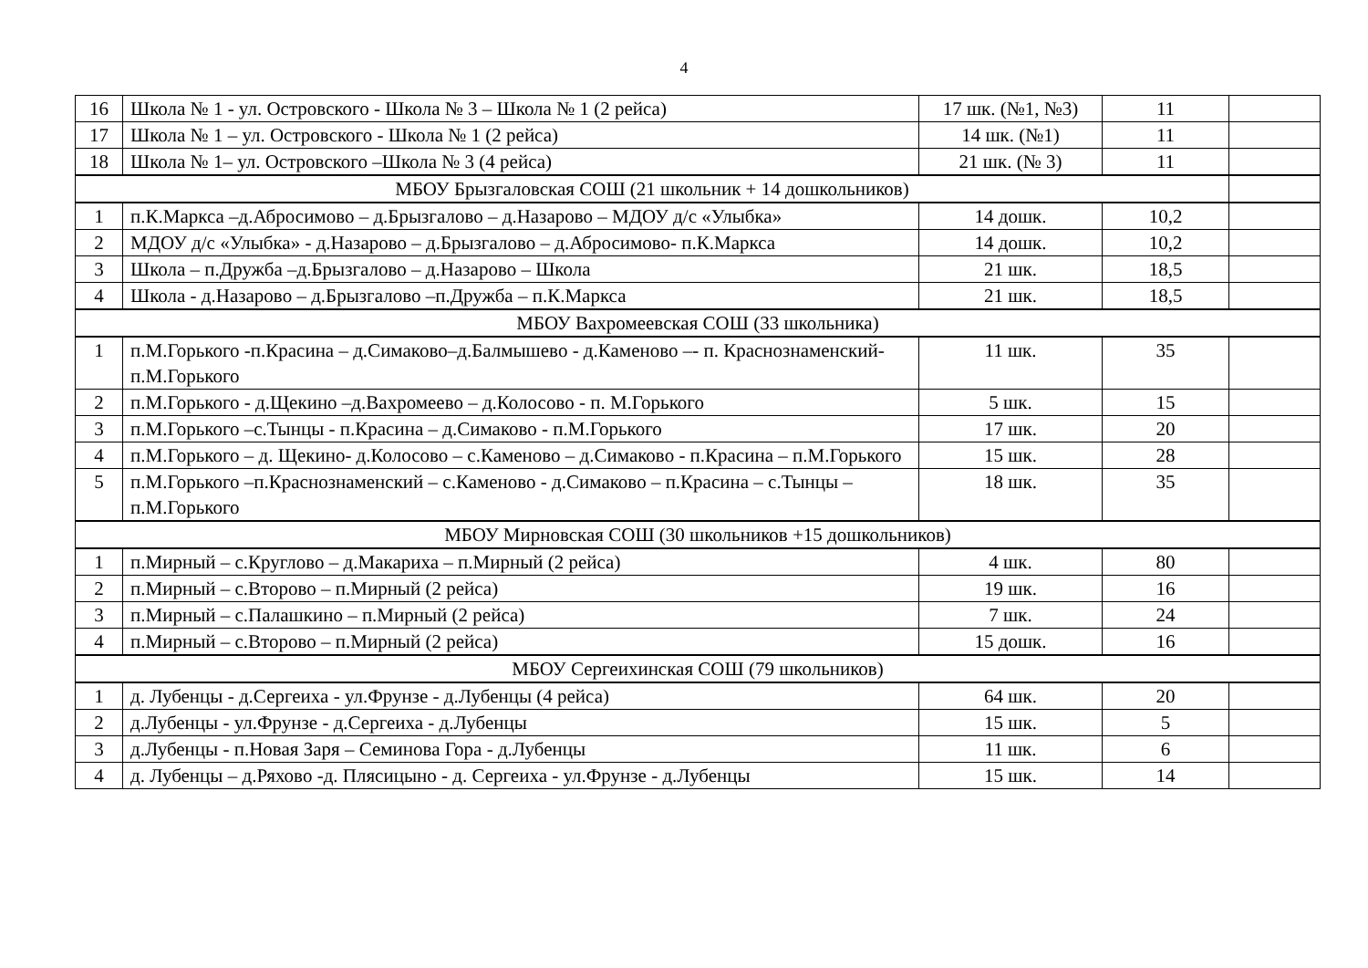4
| 16 | Школа № 1 - ул. Островского - Школа № 3 – Школа № 1 (2 рейса) | 17 шк. (№1, №3) | 11 | |
| 17 | Школа № 1 – ул. Островского - Школа № 1 (2 рейса) | 14 шк. (№1) | 11 | |
| 18 | Школа № 1– ул. Островского –Школа № 3 (4 рейса) | 21 шк. (№ 3) | 11 | |
| МБОУ Брызгаловская СОШ (21 школьник + 14 дошкольников) | | | | |
| 1 | п.К.Маркса –д.Абросимово – д.Брызгалово – д.Назарово – МДОУ д/с «Улыбка» | 14 дошк. | 10,2 | |
| 2 | МДОУ д/с «Улыбка» - д.Назарово – д.Брызгалово – д.Абросимово- п.К.Маркса | 14 дошк. | 10,2 | |
| 3 | Школа – п.Дружба –д.Брызгалово – д.Назарово – Школа | 21 шк. | 18,5 | |
| 4 | Школа - д.Назарово – д.Брызгалово –п.Дружба – п.К.Маркса | 21 шк. | 18,5 | |
| МБОУ Вахромеевская СОШ (33 школьника) | | | | |
| 1 | п.М.Горького -п.Красина – д.Симаково–д.Балмышево - д.Каменово –- п. Краснознаменский- п.М.Горького | 11 шк. | 35 | |
| 2 | п.М.Горького - д.Щекино –д.Вахромеево – д.Колосово - п. М.Горького | 5 шк. | 15 | |
| 3 | п.М.Горького –с.Тынцы - п.Красина – д.Симаково - п.М.Горького | 17 шк. | 20 | |
| 4 | п.М.Горького – д. Щекино- д.Колосово – с.Каменово – д.Симаково - п.Красина – п.М.Горького | 15 шк. | 28 | |
| 5 | п.М.Горького –п.Краснознаменский – с.Каменово - д.Симаково – п.Красина – с.Тынцы – п.М.Горького | 18 шк. | 35 | |
| МБОУ Мирновская СОШ (30 школьников +15 дошкольников) | | | | |
| 1 | п.Мирный – с.Круглово – д.Макариха – п.Мирный (2 рейса) | 4 шк. | 80 | |
| 2 | п.Мирный – с.Второво – п.Мирный (2 рейса) | 19 шк. | 16 | |
| 3 | п.Мирный – с.Палашкино – п.Мирный (2 рейса) | 7 шк. | 24 | |
| 4 | п.Мирный – с.Второво – п.Мирный (2 рейса) | 15 дошк. | 16 | |
| МБОУ Сергеихинская СОШ (79 школьников) | | | | |
| 1 | д. Лубенцы - д.Сергеиха - ул.Фрунзе - д.Лубенцы (4 рейса) | 64 шк. | 20 | |
| 2 | д.Лубенцы - ул.Фрунзе - д.Сергеиха - д.Лубенцы | 15 шк. | 5 | |
| 3 | д.Лубенцы - п.Новая Заря – Семинова Гора - д.Лубенцы | 11 шк. | 6 | |
| 4 | д. Лубенцы – д.Ряхово -д. Плясицыно - д. Сергеиха - ул.Фрунзе - д.Лубенцы | 15 шк. | 14 | |